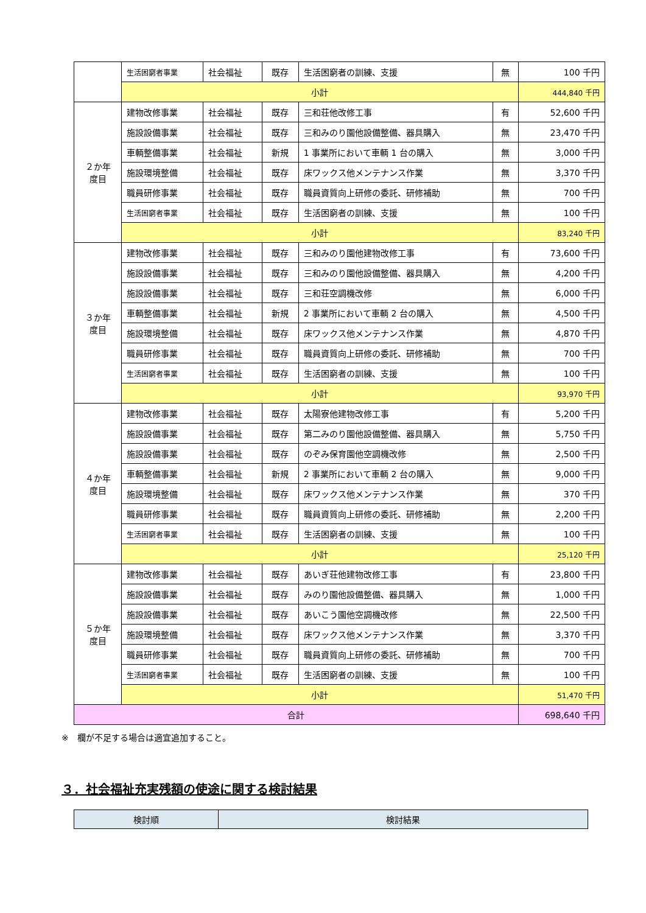| | 生活困窮者事業 | 社会福祉 | 既存 | 生活困窮者の訓練、支援 | 無 | 100 千円 |
| | 小計 | | | | | 444,840 千円 |
| ２か年 度目 | 建物改修事業 | 社会福祉 | 既存 | 三和荘他改修工事 | 有 | 52,600 千円 |
| | 施設設備事業 | 社会福祉 | 既存 | 三和みのり園他設備整備、器具購入 | 無 | 23,470 千円 |
| | 車輌整備事業 | 社会福祉 | 新規 | 1 事業所において車輌 1 台の購入 | 無 | 3,000 千円 |
| | 施設環境整備 | 社会福祉 | 既存 | 床ワックス他メンテナンス作業 | 無 | 3,370 千円 |
| | 職員研修事業 | 社会福祉 | 既存 | 職員資質向上研修の委託、研修補助 | 無 | 700 千円 |
| | 生活困窮者事業 | 社会福祉 | 既存 | 生活困窮者の訓練、支援 | 無 | 100 千円 |
| | 小計 | | | | | 83,240 千円 |
| ３か年 度目 | 建物改修事業 | 社会福祉 | 既存 | 三和みのり園他建物改修工事 | 有 | 73,600 千円 |
| | 施設設備事業 | 社会福祉 | 既存 | 三和みのり園他設備整備、器具購入 | 無 | 4,200 千円 |
| | 施設設備事業 | 社会福祉 | 既存 | 三和荘空調機改修 | 無 | 6,000 千円 |
| | 車輌整備事業 | 社会福祉 | 新規 | 2 事業所において車輌 2 台の購入 | 無 | 4,500 千円 |
| | 施設環境整備 | 社会福祉 | 既存 | 床ワックス他メンテナンス作業 | 無 | 4,870 千円 |
| | 職員研修事業 | 社会福祉 | 既存 | 職員資質向上研修の委託、研修補助 | 無 | 700 千円 |
| | 生活困窮者事業 | 社会福祉 | 既存 | 生活困窮者の訓練、支援 | 無 | 100 千円 |
| | 小計 | | | | | 93,970 千円 |
| ４か年 度目 | 建物改修事業 | 社会福祉 | 既存 | 太陽寮他建物改修工事 | 有 | 5,200 千円 |
| | 施設設備事業 | 社会福祉 | 既存 | 第二みのり園他設備整備、器具購入 | 無 | 5,750 千円 |
| | 施設設備事業 | 社会福祉 | 既存 | のぞみ保育園他空調機改修 | 無 | 2,500 千円 |
| | 車輌整備事業 | 社会福祉 | 新規 | 2 事業所において車輌 2 台の購入 | 無 | 9,000 千円 |
| | 施設環境整備 | 社会福祉 | 既存 | 床ワックス他メンテナンス作業 | 無 | 370 千円 |
| | 職員研修事業 | 社会福祉 | 既存 | 職員資質向上研修の委託、研修補助 | 無 | 2,200 千円 |
| | 生活困窮者事業 | 社会福祉 | 既存 | 生活困窮者の訓練、支援 | 無 | 100 千円 |
| | 小計 | | | | | 25,120 千円 |
| ５か年 度目 | 建物改修事業 | 社会福祉 | 既存 | あいぎ荘他建物改修工事 | 有 | 23,800 千円 |
| | 施設設備事業 | 社会福祉 | 既存 | みのり園他設備整備、器具購入 | 無 | 1,000 千円 |
| | 施設設備事業 | 社会福祉 | 既存 | あいこう園他空調機改修 | 無 | 22,500 千円 |
| | 施設環境整備 | 社会福祉 | 既存 | 床ワックス他メンテナンス作業 | 無 | 3,370 千円 |
| | 職員研修事業 | 社会福祉 | 既存 | 職員資質向上研修の委託、研修補助 | 無 | 700 千円 |
| | 生活困窮者事業 | 社会福祉 | 既存 | 生活困窮者の訓練、支援 | 無 | 100 千円 |
| | 小計 | | | | | 51,470 千円 |
| 合計 | | | | | | 698,640 千円 |
※　欄が不足する場合は適宜追加すること。
３．社会福祉充実残額の使途に関する検討結果
| 検討順 | 検討結果 |
| --- | --- |